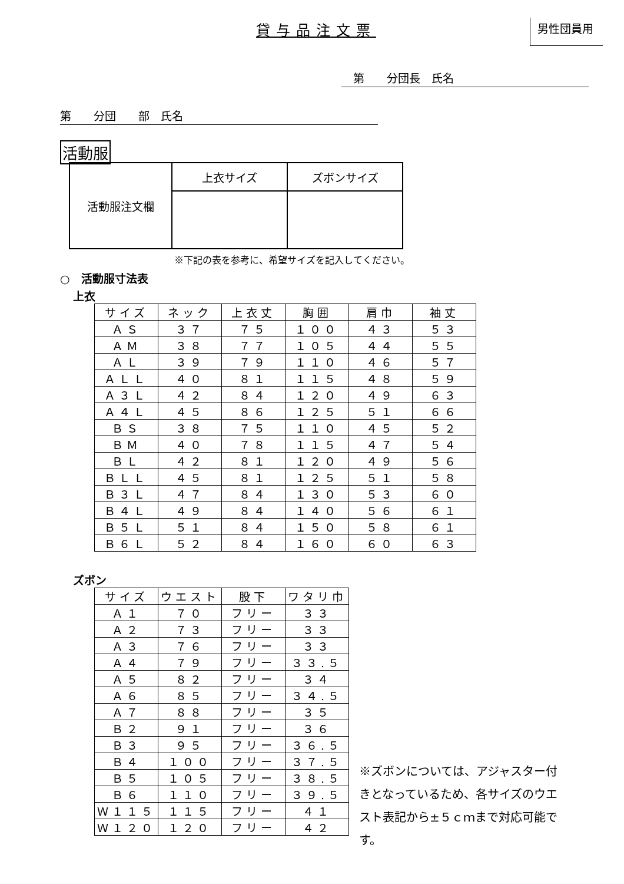貸与品注文票 男性団員用
第　　分団長　氏名
第　　分団　　部　氏名
活動服
| 活動服注文欄 | 上衣サイズ | ズボンサイズ |
※下記の表を参考に、希望サイズを記入してください。
○　活動服寸法表
上衣
| サイズ | ネック | 上衣丈 | 胸囲 | 肩巾 | 袖丈 |
| --- | --- | --- | --- | --- | --- |
| ＡＳ | ３７ | ７５ | １００ | ４３ | ５３ |
| ＡＭ | ３８ | ７７ | １０５ | ４４ | ５５ |
| ＡＬ | ３９ | ７９ | １１０ | ４６ | ５７ |
| ＡＬＬ | ４０ | ８１ | １１５ | ４８ | ５９ |
| Ａ３Ｌ | ４２ | ８４ | １２０ | ４９ | ６３ |
| Ａ４Ｌ | ４５ | ８６ | １２５ | ５１ | ６６ |
| ＢＳ | ３８ | ７５ | １１０ | ４５ | ５２ |
| ＢＭ | ４０ | ７８ | １１５ | ４７ | ５４ |
| ＢＬ | ４２ | ８１ | １２０ | ４９ | ５６ |
| ＢＬＬ | ４５ | ８１ | １２５ | ５１ | ５８ |
| Ｂ３Ｌ | ４７ | ８４ | １３０ | ５３ | ６０ |
| Ｂ４Ｌ | ４９ | ８４ | １４０ | ５６ | ６１ |
| Ｂ５Ｌ | ５１ | ８４ | １５０ | ５８ | ６１ |
| Ｂ６Ｌ | ５２ | ８４ | １６０ | ６０ | ６３ |
ズボン
| サイズ | ウエスト | 股下 | ワタリ巾 |
| --- | --- | --- | --- |
| Ａ１ | ７０ | フリー | ３３ |
| Ａ２ | ７３ | フリー | ３３ |
| Ａ３ | ７６ | フリー | ３３ |
| Ａ４ | ７９ | フリー | ３３.５ |
| Ａ５ | ８２ | フリー | ３４ |
| Ａ６ | ８５ | フリー | ３４.５ |
| Ａ７ | ８８ | フリー | ３５ |
| Ｂ２ | ９１ | フリー | ３６ |
| Ｂ３ | ９５ | フリー | ３６.５ |
| Ｂ４ | １００ | フリー | ３７.５ |
| Ｂ５ | １０５ | フリー | ３８.５ |
| Ｂ６ | １１０ | フリー | ３９.５ |
| Ｗ１１５ | １１５ | フリー | ４１ |
| Ｗ１２０ | １２０ | フリー | ４２ |
※ズボンについては、アジャスター付きとなっているため、各サイズのウエスト表記から±５ｃｍまで対応可能です。